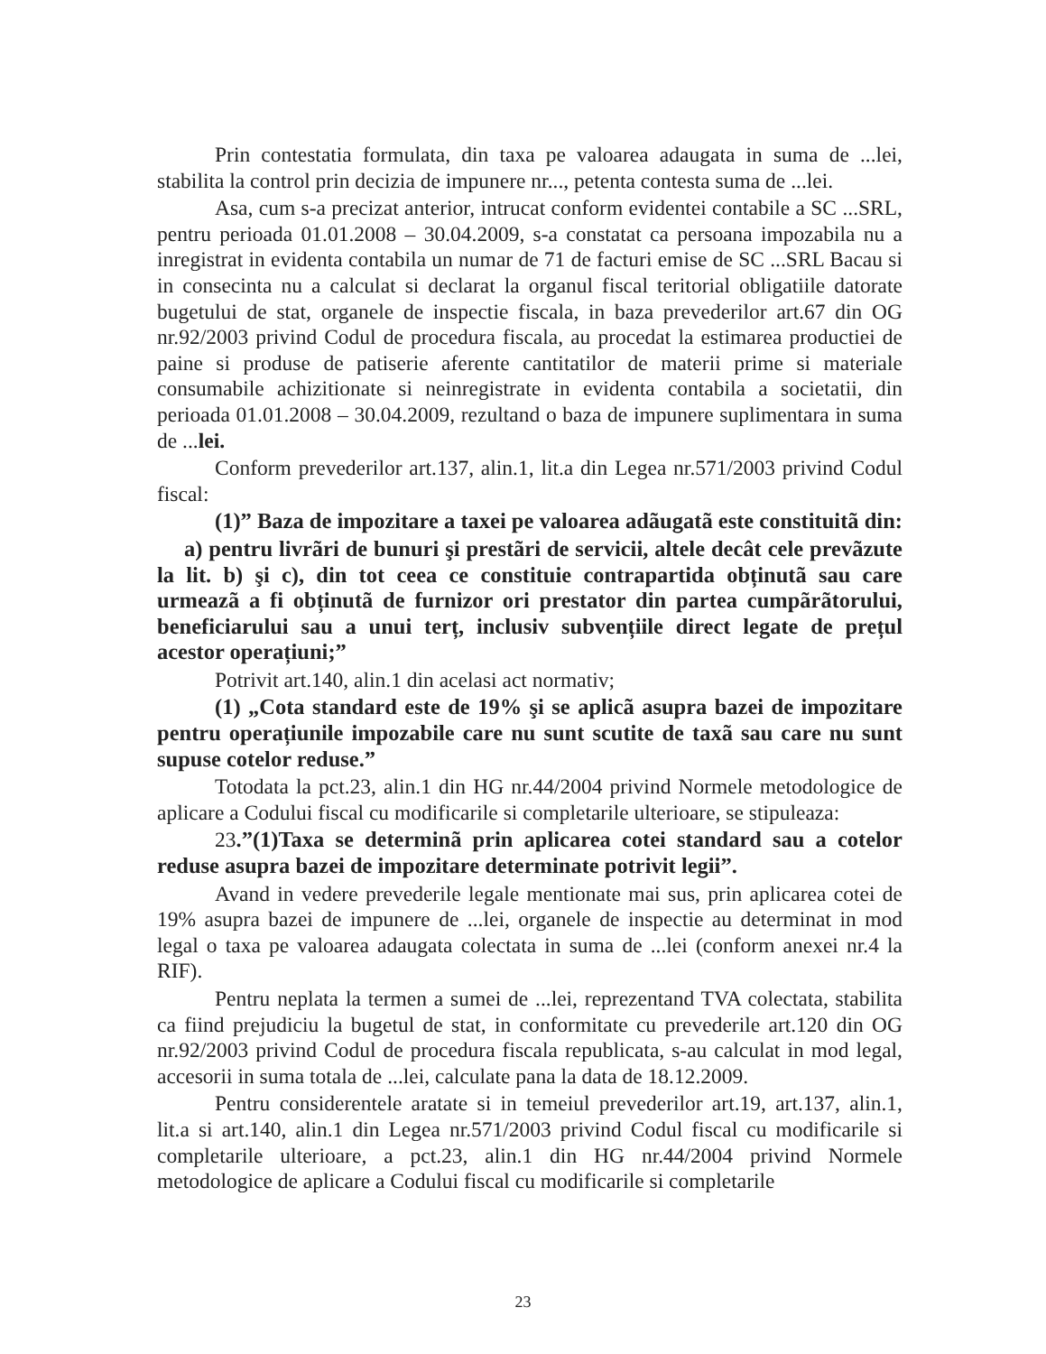Prin contestatia formulata, din taxa pe valoarea adaugata in suma de ...lei, stabilita la control prin decizia de impunere nr..., petenta contesta suma de ...lei.
Asa, cum s-a precizat anterior, intrucat conform evidentei contabile a SC ...SRL, pentru perioada 01.01.2008 – 30.04.2009, s-a constatat ca persoana impozabila nu a inregistrat in evidenta contabila un numar de 71 de facturi emise de SC ...SRL Bacau si in consecinta nu a calculat si declarat la organul fiscal teritorial obligatiile datorate bugetului de stat, organele de inspectie fiscala, in baza prevederilor art.67 din OG nr.92/2003 privind Codul de procedura fiscala, au procedat la estimarea productiei de paine si produse de patiserie aferente cantitatilor de materii prime si materiale consumabile achizitionate si neinregistrate in evidenta contabila a societatii, din perioada 01.01.2008 – 30.04.2009, rezultand o baza de impunere suplimentara in suma de ...lei.
Conform prevederilor art.137, alin.1, lit.a din Legea nr.571/2003 privind Codul fiscal:
(1)” Baza de impozitare a taxei pe valoarea adãugatã este constituitã din:
a) pentru livrãri de bunuri şi prestãri de servicii, altele decât cele prevãzute la lit. b) şi c), din tot ceea ce constituie contrapartida obținutã sau care urmeazã a fi obținutã de furnizor ori prestator din partea cumpãrãtorului, beneficiarului sau a unui terț, inclusiv subvențiile direct legate de prețul acestor operațiuni;”
Potrivit art.140, alin.1 din acelasi act normativ;
(1) „Cota standard este de 19% şi se aplicã asupra bazei de impozitare pentru operațiunile impozabile care nu sunt scutite de taxã sau care nu sunt supuse cotelor reduse.”
Totodata la pct.23, alin.1 din HG nr.44/2004 privind Normele metodologice de aplicare a Codului fiscal cu modificarile si completarile ulterioare, se stipuleaza:
23.”(1)Taxa se determinã prin aplicarea cotei standard sau a cotelor reduse asupra bazei de impozitare determinate potrivit legii”.
Avand in vedere prevederile legale mentionate mai sus, prin aplicarea cotei de 19% asupra bazei de impunere de ...lei, organele de inspectie au determinat in mod legal o taxa pe valoarea adaugata colectata in suma de ...lei (conform anexei nr.4 la RIF).
Pentru neplata la termen a sumei de ...lei, reprezentand TVA colectata, stabilita ca fiind prejudiciu la bugetul de stat, in conformitate cu prevederile art.120 din OG nr.92/2003 privind Codul de procedura fiscala republicata, s-au calculat in mod legal, accesorii in suma totala de ...lei, calculate pana la data de 18.12.2009.
Pentru considerentele aratate si in temeiul prevederilor art.19, art.137, alin.1, lit.a si art.140, alin.1 din Legea nr.571/2003 privind Codul fiscal cu modificarile si completarile ulterioare, a pct.23, alin.1 din HG nr.44/2004 privind Normele metodologice de aplicare a Codului fiscal cu modificarile si completarile
23